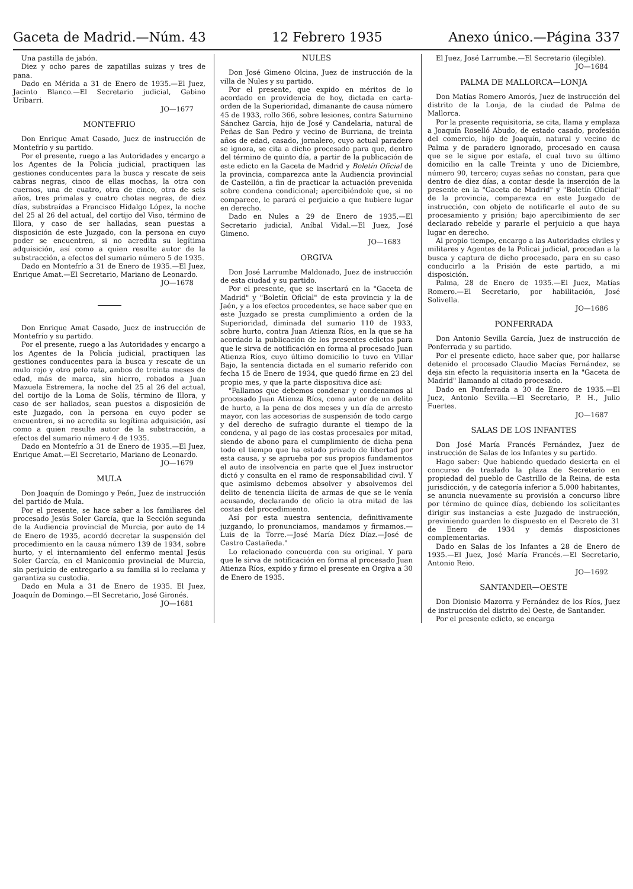Gaceta de Madrid.—Núm. 43 12 Febrero 1935 Anexo único.—Página 337
Una pastilla de jabón.
Diez y ocho pares de zapatillas suizas y tres de pana.
Dado en Mérida a 31 de Enero de 1935.—El Juez, Jacinto Blanco.—El Secretario judicial, Gabino Uribarri.
JO—1677
MONTEFRIO
Don Enrique Amat Casado, Juez de instrucción de Montefrío y su partido.
Por el presente, ruego a las Autoridades y encargo a los Agentes de la Policía judicial, practiquen las gestiones conducentes para la busca y rescate de seis cabras negras, cinco de ellas mochas, la otra con cuernos, una de cuatro, otra de cinco, otra de seis años, tres primalas y cuatro chotas negras, de diez días, substraídas a Francisco Hidalgo López, la noche del 25 al 26 del actual, del cortijo del Viso, término de Illora, y caso de ser halladas, sean puestas a disposición de este Juzgado, con la persona en cuyo poder se encuentren, si no acredita su legítima adquisición, así como a quien resulte autor de la substracción, a efectos del sumario número 5 de 1935.
Dado en Montefrío a 31 de Enero de 1935.—El Juez, Enrique Amat.—El Secretario, Mariano de Leonardo.
JO—1678
Don Enrique Amat Casado, Juez de instrucción de Montefrío y su partido.
Por el presente, ruego a las Autoridades y encargo a los Agentes de la Policía judicial, practiquen las gestiones conducentes para la busca y rescate de un mulo rojo y otro pelo rata, ambos de treinta meses de edad, más de marca, sin hierro, robados a Juan Mazuela Estremera, la noche del 25 al 26 del actual, del cortijo de la Loma de Solís, término de Illora, y caso de ser hallados, sean puestos a disposición de este Juzgado, con la persona en cuyo poder se encuentren, si no acredita su legítima adquisición, así como a quien resulte autor de la substracción, a efectos del sumario número 4 de 1935.
Dado en Montefrío a 31 de Enero de 1935.—El Juez, Enrique Amat.—El Secretario, Mariano de Leonardo.
JO—1679
MULA
Don Joaquín de Domingo y Peón, Juez de instrucción del partido de Mula.
Por el presente, se hace saber a los familiares del procesado Jesús Soler García, que la Sección segunda de la Audiencia provincial de Murcia, por auto de 14 de Enero de 1935, acordó decretar la suspensión del procedimiento en la causa número 139 de 1934, sobre hurto, y el internamiento del enfermo mental Jesús Soler García, en el Manicomio provincial de Murcia, sin perjuicio de entregarlo a su familia si lo reclama y garantiza su custodia.
Dado en Mula a 31 de Enero de 1935. El Juez, Joaquín de Domingo.—El Secretario, José Gironés.
JO—1681
NULES
Don José Gimeno Olcina, Juez de instrucción de la villa de Nules y su partido.
Por el presente, que expido en méritos de lo acordado en providencia de hoy, dictada en carta-orden de la Superioridad, dimanante de causa número 45 de 1933, rollo 366, sobre lesiones, contra Saturnino Sánchez García, hijo de José y Candelaria, natural de Peñas de San Pedro y vecino de Burriana, de treinta años de edad, casado, jornalero, cuyo actual paradero se ignora, se cita a dicho procesado para que, dentro del término de quinto día, a partir de la publicación de este edicto en la Gaceta de Madrid y Boletín Oficial de la provincia, comparezca ante la Audiencia provincial de Castellón, a fin de practicar la actuación prevenida sobre condena condicional; apercibiéndole que, si no comparece, le parará el perjuicio a que hubiere lugar en derecho.
Dado en Nules a 29 de Enero de 1935.—El Secretario judicial, Aníbal Vidal.—El Juez, José Gimeno.
JO—1683
ORGIVA
Don José Larrumbe Maldonado, Juez de instrucción de esta ciudad y su partido.
Por el presente, que se insertará en la "Gaceta de Madrid" y "Boletín Oficial" de esta provincia y la de Jaén, y a los efectos procedentes, se hace saber que en este Juzgado se presta cumplimiento a orden de la Superioridad, diminada del sumario 110 de 1933, sobre hurto, contra Juan Atienza Ríos, en la que se ha acordado la publicación de los presentes edictos para que le sirva de notificación en forma al procesado Juan Atienza Ríos, cuyo último domicilio lo tuvo en Villar Bajo, la sentencia dictada en el sumario referido con fecha 15 de Enero de 1934, que quedó firme en 23 del propio mes, y que la parte dispositiva dice así:
"Fallamos que debemos condenar y condenamos al procesado Juan Atienza Ríos, como autor de un delito de hurto, a la pena de dos meses y un día de arresto mayor, con las accesorias de suspensión de todo cargo y del derecho de sufragio durante el tiempo de la condena, y al pago de las costas procesales por mitad, siendo de abono para el cumplimiento de dicha pena todo el tiempo que ha estado privado de libertad por esta causa, y se aprueba por sus propios fundamentos el auto de insolvencia en parte que el Juez instructor dictó y consulta en el ramo de responsabilidad civil. Y que asimismo debemos absolver y absolvemos del delito de tenencia ilícita de armas de que se le venía acusando, declarando de oficio la otra mitad de las costas del procedimiento.
Así por esta nuestra sentencia, definitivamente juzgando, lo pronunciamos, mandamos y firmamos.—Luis de la Torre.—José María Díez Díaz.—José de Castro Castañeda."
Lo relacionado concuerda con su original. Y para que le sirva de notificación en forma al procesado Juan Atienza Ríos, expido y firmo el presente en Orgiva a 30 de Enero de 1935.
El Juez, José Larrumbe.—El Secretario (ilegible).
JO—1684
PALMA DE MALLORCA—LONJA
Don Matías Romero Amorós, Juez de instrucción del distrito de la Lonja, de la ciudad de Palma de Mallorca.
Por la presente requisitoria, se cita, llama y emplaza a Joaquín Roselló Abudo, de estado casado, profesión del comercio, hijo de Joaquín, natural y vecino de Palma y de paradero ignorado, procesado en causa que se le sigue por estafa, el cual tuvo su último domicilio en la calle Treinta y uno de Diciembre, número 90, tercero; cuyas señas no constan, para que dentro de diez días, a contar desde la inserción de la presente en la "Gaceta de Madrid" y "Boletín Oficial" de la provincia, comparezca en este Juzgado de instrucción, con objeto de notificarle el auto de su procesamiento y prisión; bajo apercibimiento de ser declarado rebelde y pararle el perjuicio a que haya lugar en derecho.
Al propio tiempo, encargo a las Autoridades civiles y militares y Agentes de la Policai judicial, procedan a la busca y captura de dicho procesado, para en su caso conducirlo a la Prisión de este partido, a mi disposición.
Palma, 28 de Enero de 1935.—El Juez, Matías Romero.—El Secretario, por habilitación, José Solivella.
JO—1686
PONFERRADA
Don Antonio Sevilla García, Juez de instrucción de Ponferrada y su partido.
Por el presente edicto, hace saber que, por hallarse detenido el procesado Claudio Macías Fernández, se deja sin efecto la requisitoria inserta en la "Gaceta de Madrid" llamando al citado procesado.
Dado en Ponferrada a 30 de Enero de 1935.—El Juez, Antonio Sevilla.—El Secretario, P. H., Julio Fuertes.
JO—1687
SALAS DE LOS INFANTES
Don José María Francés Fernández, Juez de instrucción de Salas de los Infantes y su partido.
Hago saber: Que habiendo quedado desierta en el concurso de traslado la plaza de Secretario en propiedad del pueblo de Castrillo de la Reina, de esta jurisdicción, y de categoría inferior a 5.000 habitantes, se anuncia nuevamente su provisión a concurso libre por término de quince días, debiendo los solicitantes dirigir sus instancias a este Juzgado de instrucción, previniendo guarden lo dispuesto en el Decreto de 31 de Enero de 1934 y demás disposiciones complementarias.
Dado en Salas de los Infantes a 28 de Enero de 1935.—El Juez, José María Francés.—El Secretario, Antonio Reio.
JO—1692
SANTANDER—OESTE
Don Dionisio Mazorra y Fernández de los Ríos, Juez de instrucción del distrito del Oeste, de Santander.
Por el presente edicto, se encarga